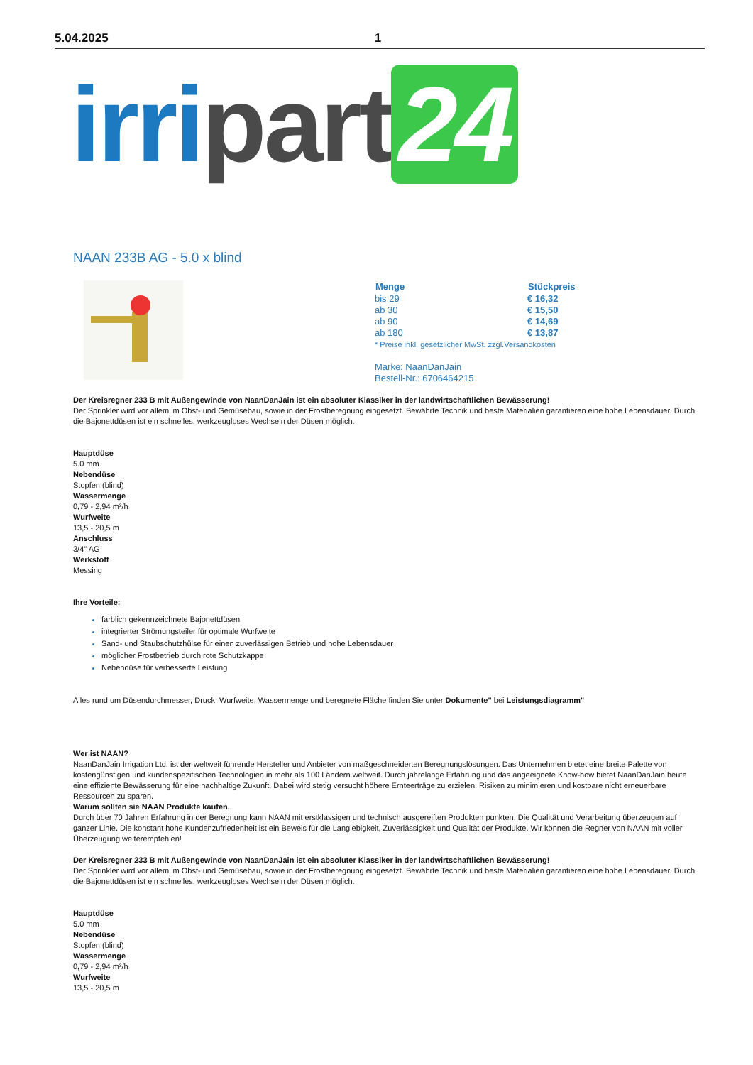5.04.2025 1
irri part 24
NAAN 233B AG - 5.0 x blind
| Menge | Stückpreis |
| --- | --- |
| bis 29 | € 16,32 |
| ab 30 | € 15,50 |
| ab 90 | € 14,69 |
| ab 180 | € 13,87 |
* Preise inkl. gesetzlicher MwSt. zzgl.Versandkosten
Marke: NaanDanJain
Bestell-Nr.: 6706464215
Der Kreisregner 233 B mit Außengewinde von NaanDanJain ist ein absoluter Klassiker in der landwirtschaftlichen Bewässerung!
Der Sprinkler wird vor allem im Obst- und Gemüsebau, sowie in der Frostberegnung eingesetzt. Bewährte Technik und beste Materialien garantieren eine hohe Lebensdauer. Durch die Bajonettdüsen ist ein schnelles, werkzeugloses Wechseln der Düsen möglich.
Hauptdüse
5.0 mm
Nebendüse
Stopfen (blind)
Wassermenge
0,79 - 2,94 m³/h
Wurfweite
13,5 - 20,5 m
Anschluss
3/4" AG
Werkstoff
Messing
Ihre Vorteile:
farblich gekennzeichnete Bajonettdüsen
integrierter Strömungsteiler für optimale Wurfweite
Sand- und Staubschutzhülse für einen zuverlässigen Betrieb und hohe Lebensdauer
möglicher Frostbetrieb durch rote Schutzkappe
Nebendüse für verbesserte Leistung
Alles rund um Düsendurchmesser, Druck, Wurfweite, Wassermenge und beregnete Fläche finden Sie unter Dokumente" bei Leistungsdiagramm"
Wer ist NAAN?
NaanDanJain Irrigation Ltd. ist der weltweit führende Hersteller und Anbieter von maßgeschneiderten Beregnungslösungen. Das Unternehmen bietet eine breite Palette von kostengünstigen und kundenspezifischen Technologien in mehr als 100 Ländern weltweit. Durch jahrelange Erfahrung und das angeeignete Know-how bietet NaanDanJain heute eine effiziente Bewässerung für eine nachhaltige Zukunft. Dabei wird stetig versucht höhere Ernteerträge zu erzielen, Risiken zu minimieren und kostbare nicht erneuerbare Ressourcen zu sparen.
Warum sollten sie NAAN Produkte kaufen.
Durch über 70 Jahren Erfahrung in der Beregnung kann NAAN mit erstklassigen und technisch ausgereiften Produkten punkten. Die Qualität und Verarbeitung überzeugen auf ganzer Linie. Die konstant hohe Kundenzufriedenheit ist ein Beweis für die Langlebigkeit, Zuverlässigkeit und Qualität der Produkte. Wir können die Regner von NAAN mit voller Überzeugung weiterempfehlen!
Der Kreisregner 233 B mit Außengewinde von NaanDanJain ist ein absoluter Klassiker in der landwirtschaftlichen Bewässerung!
Der Sprinkler wird vor allem im Obst- und Gemüsebau, sowie in der Frostberegnung eingesetzt. Bewährte Technik und beste Materialien garantieren eine hohe Lebensdauer. Durch die Bajonettdüsen ist ein schnelles, werkzeugloses Wechseln der Düsen möglich.
Hauptdüse
5.0 mm
Nebendüse
Stopfen (blind)
Wassermenge
0,79 - 2,94 m³/h
Wurfweite
13,5 - 20,5 m